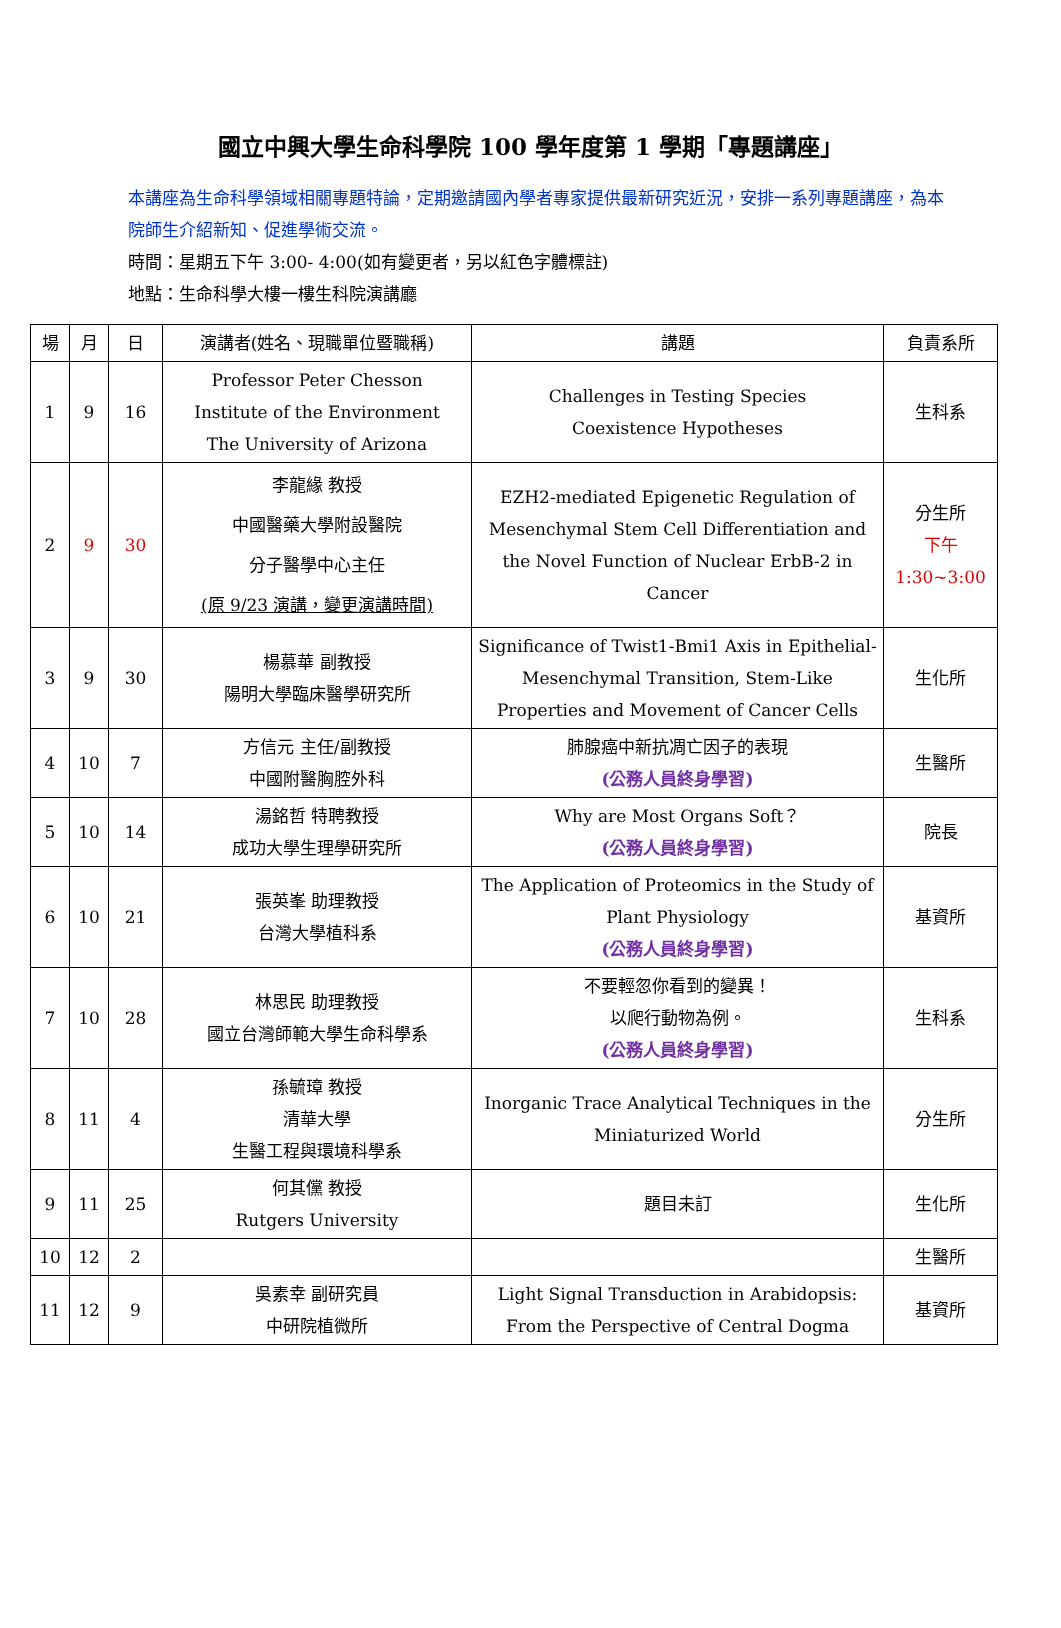國立中興大學生命科學院 100 學年度第 1 學期「專題講座」
本講座為生命科學領域相關專題特論，定期邀請國內學者專家提供最新研究近況，安排一系列專題講座，為本院師生介紹新知、促進學術交流。
時間：星期五下午 3:00- 4:00(如有變更者，另以紅色字體標註)
地點：生命科學大樓一樓生科院演講廳
| 場 | 月 | 日 | 演講者(姓名、現職單位暨職稱) | 講題 | 負責系所 |
| --- | --- | --- | --- | --- | --- |
| 1 | 9 | 16 | Professor Peter Chesson Institute of the Environment The University of Arizona | Challenges in Testing Species Coexistence Hypotheses | 生科系 |
| 2 | 9 | 30 | 李龍緣 教授 中國醫藥大學附設醫院 分子醫學中心主任 (原 9/23 演講，變更演講時間) | EZH2-mediated Epigenetic Regulation of Mesenchymal Stem Cell Differentiation and the Novel Function of Nuclear ErbB-2 in Cancer | 分生所 下午 1:30~3:00 |
| 3 | 9 | 30 | 楊慕華 副教授 陽明大學臨床醫學研究所 | Significance of Twist1-Bmi1 Axis in Epithelial-Mesenchymal Transition, Stem-Like Properties and Movement of Cancer Cells | 生化所 |
| 4 | 10 | 7 | 方信元 主任/副教授 中國附醫胸腔外科 | 肺腺癌中新抗凋亡因子的表現 (公務人員終身學習) | 生醫所 |
| 5 | 10 | 14 | 湯銘哲 特聘教授 成功大學生理學研究所 | Why are Most Organs Soft？ (公務人員終身學習) | 院長 |
| 6 | 10 | 21 | 張英峯 助理教授 台灣大學植科系 | The Application of Proteomics in the Study of Plant Physiology (公務人員終身學習) | 基資所 |
| 7 | 10 | 28 | 林思民 助理教授 國立台灣師範大學生命科學系 | 不要輕忽你看到的變異！ 以爬行動物為例。 (公務人員終身學習) | 生科系 |
| 8 | 11 | 4 | 孫毓璋 教授 清華大學 生醫工程與環境科學系 | Inorganic Trace Analytical Techniques in the Miniaturized World | 分生所 |
| 9 | 11 | 25 | 何其儻 教授 Rutgers University | 題目未訂 | 生化所 |
| 10 | 12 | 2 | | | 生醫所 |
| 11 | 12 | 9 | 吳素幸 副研究員 中研院植微所 | Light Signal Transduction in Arabidopsis: From the Perspective of Central Dogma | 基資所 |